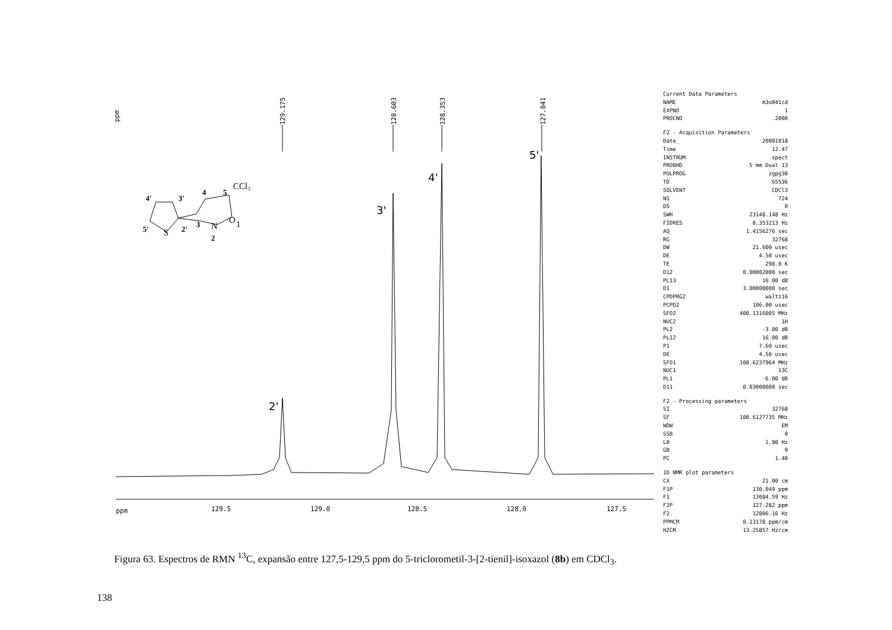ppm
129.175
128.603
128.353
127.841
2'
3'
4'
5'
ppm
129.5
129.0
128.5
128.0
127.5
4'
3'
4
5
5'
2'
3
2
CCl₃
S
N
O
1
Current Data Parameters
NAME m3o041cd
EXPNO 1
PROCNO 2000
F2 - Acquisition Parameters
Date_ 20001018
Time 12.47
INSTRUM spect
PROBHD 5 mm Dual 13
PULPROG zgpg30
TD 65536
SOLVENT CDCl3
NS 724
DS 0
SWH 23148.148 Hz
FIDRES 0.353213 Hz
AQ 1.4156276 sec
RG 32768
DW 21.600 usec
DE 4.50 usec
TE 298.0 K
D12 0.00002000 sec
PL13 16.00 dB
D1 3.00000000 sec
CPDPRG2 waltz16
PCPD2 106.00 usec
SFO2 400.1316005 MHz
NUC2 1H
PL2 -3.00 dB
PL12 16.00 dB
P1 7.60 usec
DE 4.50 usec
SFO1 100.6237964 MHz
NUC1 13C
PL1 -6.00 dB
D11 0.03000000 sec
F2 - Processing parameters
SI 32768
SF 100.6127735 MHz
WDW EM
SSB 0
LB 1.00 Hz
GB 0
PC 1.40
1D NMR plot parameters
CX 21.00 cm
F1P 130.049 ppm
F1 13084.59 Hz
F2P 127.282 ppm
F2 12806.16 Hz
PPMCM 0.13178 ppm/cm
HZCM 13.25857 Hz/cm
Figura 63. Espectros de RMN <sup>13</sup>C, expansão entre 127,5-129,5 ppm do 5-triclorometil-3-[2-tienil]-isoxazol (8b) em CDCl<sub>3</sub>.
138